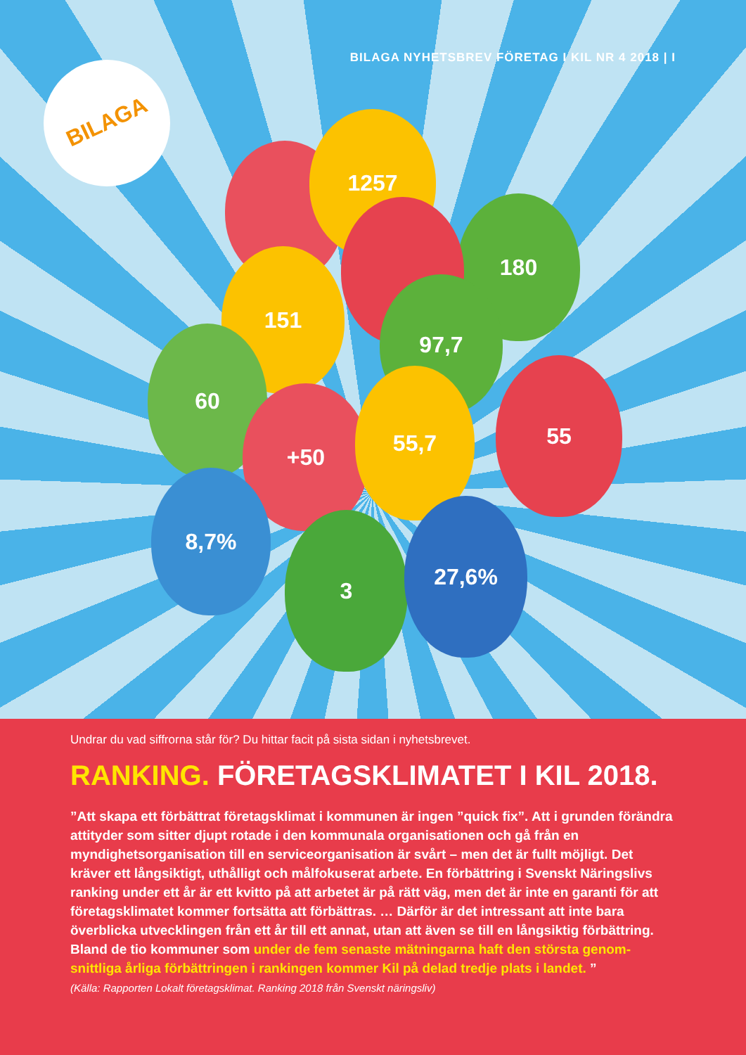BILAGA NYHETSBREV FÖRETAG I KIL NR 4 2018 | I
BILAGA
1257
180
151
97,7
60
+50
55,7 55
8,7%
3
27,6%
Undrar du vad siffrorna står för? Du hittar facit på sista sidan i nyhetsbrevet.
RANKING. FÖRETAGSKLIMATET I KIL 2018.
”Att skapa ett förbättrat företagsklimat i kommunen är ingen ”quick fix”. Att i grunden förändra attityder som sitter djupt rotade i den kommunala organisationen och gå från en myndighetsorganisation till en serviceorganisation är svårt – men det är fullt möjligt. Det kräver ett långsiktigt, uthålligt och målfokuserat arbete. En förbättring i Svenskt Näringslivs ranking under ett år är ett kvitto på att arbetet är på rätt väg, men det är inte en garanti för att företagsklimatet kommer fortsätta att förbättras. … Därför är det intressant att inte bara överblicka utvecklingen från ett år till ett annat, utan att även se till en långsiktig förbättring. Bland de tio kommuner som under de fem senaste mätningarna haft den största genom-snittliga årliga förbättringen i rankingen kommer Kil på delad tredje plats i landet. ”
(Källa: Rapporten Lokalt företagsklimat. Ranking 2018 från Svenskt näringsliv)